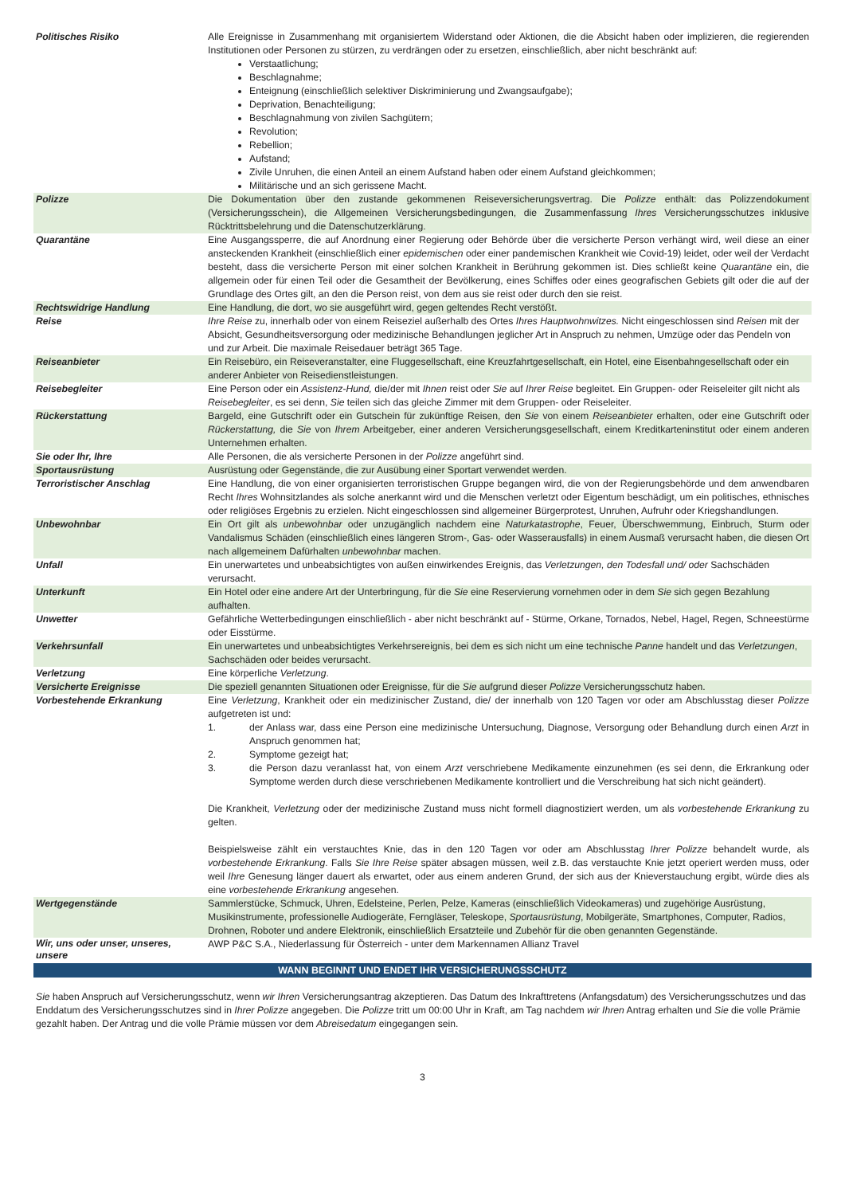| Politisches Risiko | Alle Ereignisse in Zusammenhang mit organisiertem Widerstand oder Aktionen, die die Absicht haben oder implizieren, die regierenden Institutionen oder Personen zu stürzen, zu verdrängen oder zu ersetzen, einschließlich, aber nicht beschränkt auf: Verstaatlichung; Beschlagnahme; Enteignung (einschließlich selektiver Diskriminierung und Zwangsaufgabe); Deprivation, Benachteiligung; Beschlagnahmung von zivilen Sachgütern; Revolution; Rebellion; Aufstand; Zivile Unruhen, die einen Anteil an einem Aufstand haben oder einem Aufstand gleichkommen; Militärische und an sich gerissene Macht. |
| Polizze | Die Dokumentation über den zustande gekommenen Reiseversicherungsvertrag. Die Polizze enthält: das Polizzendokument (Versicherungsschein), die Allgemeinen Versicherungsbedingungen, die Zusammenfassung Ihres Versicherungsschutzes inklusive Rücktrittsbelehrung und die Datenschutzerklärung. |
| Quarantäne | Eine Ausgangssperre, die auf Anordnung einer Regierung oder Behörde über die versicherte Person verhängt wird, weil diese an einer ansteckenden Krankheit (einschließlich einer epidemischen oder einer pandemischen Krankheit wie Covid-19) leidet, oder weil der Verdacht besteht, dass die versicherte Person mit einer solchen Krankheit in Berührung gekommen ist. Dies schließt keine Quarantäne ein, die allgemein oder für einen Teil oder die Gesamtheit der Bevölkerung, eines Schiffes oder eines geografischen Gebiets gilt oder die auf der Grundlage des Ortes gilt, an den die Person reist, von dem aus sie reist oder durch den sie reist. |
| Rechtswidrige Handlung | Eine Handlung, die dort, wo sie ausgeführt wird, gegen geltendes Recht verstößt. |
| Reise | Ihre Reise zu, innerhalb oder von einem Reiseziel außerhalb des Ortes Ihres Hauptwohnwitzes. Nicht eingeschlossen sind Reisen mit der Absicht, Gesundheitsversorgung oder medizinische Behandlungen jeglicher Art in Anspruch zu nehmen, Umzüge oder das Pendeln von und zur Arbeit. Die maximale Reisedauer beträgt 365 Tage. |
| Reiseanbieter | Ein Reisebüro, ein Reiseveranstalter, eine Fluggesellschaft, eine Kreuzfahrtgesellschaft, ein Hotel, eine Eisenbahngesellschaft oder ein anderer Anbieter von Reisedienstleistungen. |
| Reisebegleiter | Eine Person oder ein Assistenz-Hund, die/der mit Ihnen reist oder Sie auf Ihrer Reise begleitet. Ein Gruppen- oder Reiseleiter gilt nicht als Reisebegleiter , es sei denn, Sie teilen sich das gleiche Zimmer mit dem Gruppen- oder Reiseleiter. |
| Rückerstattung | Bargeld, eine Gutschrift oder ein Gutschein für zukünftige Reisen, den Sie von einem Reiseanbieter erhalten, oder eine Gutschrift oder Rückerstattung, die Sie von Ihrem Arbeitgeber, einer anderen Versicherungsgesellschaft, einem Kreditkarteninstitut oder einem anderen Unternehmen erhalten. |
| Sie oder Ihr, Ihre | Alle Personen, die als versicherte Personen in der Polizze angeführt sind. |
| Sportausrüstung | Ausrüstung oder Gegenstände, die zur Ausübung einer Sportart verwendet werden. |
| Terroristischer Anschlag | Eine Handlung, die von einer organisierten terroristischen Gruppe begangen wird, die von der Regierungsbehörde und dem anwendbaren Recht Ihres Wohnsitzlandes als solche anerkannt wird und die Menschen verletzt oder Eigentum beschädigt, um ein politisches, ethnisches oder religiöses Ergebnis zu erzielen. Nicht eingeschlossen sind allgemeiner Bürgerprotest, Unruhen, Aufruhr oder Kriegshandlungen. |
| Unbewohnbar | Ein Ort gilt als unbewohnbar oder unzugänglich nachdem eine Naturkatastrophe , Feuer, Überschwemmung, Einbruch, Sturm oder Vandalismus Schäden (einschließlich eines längeren Strom-, Gas- oder Wasserausfalls) in einem Ausmaß verursacht haben, die diesen Ort nach allgemeinem Dafürhalten unbewohnbar machen. |
| Unfall | Ein unerwartetes und unbeabsichtigtes von außen einwirkendes Ereignis, das Verletzungen, den Todesfall und/ oder Sachschäden verursacht. |
| Unterkunft | Ein Hotel oder eine andere Art der Unterbringung, für die Sie eine Reservierung vornehmen oder in dem Sie sich gegen Bezahlung aufhalten. |
| Unwetter | Gefährliche Wetterbedingungen einschließlich - aber nicht beschränkt auf - Stürme, Orkane, Tornados, Nebel, Hagel, Regen, Schneestürme oder Eisstürme. |
| Verkehrsunfall | Ein unerwartetes und unbeabsichtigtes Verkehrsereignis, bei dem es sich nicht um eine technische Panne handelt und das Verletzungen , Sachschäden oder beides verursacht. |
| Verletzung | Eine körperliche Verletzung . |
| Versicherte Ereignisse | Die speziell genannten Situationen oder Ereignisse, für die Sie aufgrund dieser Polizze Versicherungsschutz haben. |
| Vorbestehende Erkrankung | Eine Verletzung , Krankheit oder ein medizinischer Zustand, die/ der innerhalb von 120 Tagen vor oder am Abschlusstag dieser Polizze aufgetreten ist und: 1. der Anlass war, dass eine Person eine medizinische Untersuchung, Diagnose, Versorgung oder Behandlung durch einen Arzt in Anspruch genommen hat; 2. Symptome gezeigt hat; 3. die Person dazu veranlasst hat, von einem Arzt verschriebene Medikamente einzunehmen (es sei denn, die Erkrankung oder Symptome werden durch diese verschriebenen Medikamente kontrolliert und die Verschreibung hat sich nicht geändert). Die Krankheit, Verletzung oder der medizinische Zustand muss nicht formell diagnostiziert werden, um als vorbestehende Erkrankung zu gelten. Beispielsweise zählt ein verstauchtes Knie, das in den 120 Tagen vor oder am Abschlusstag Ihrer Polizze behandelt wurde, als vorbestehende Erkrankung . Falls Sie Ihre Reise später absagen müssen, weil z.B. das verstauchte Knie jetzt operiert werden muss, oder weil Ihre Genesung länger dauert als erwartet, oder aus einem anderen Grund, der sich aus der Knieverstauchung ergibt, würde dies als eine vorbestehende Erkrankung angesehen. |
| Wertgegenstände | Sammlerstücke, Schmuck, Uhren, Edelsteine, Perlen, Pelze, Kameras (einschließlich Videokameras) und zugehörige Ausrüstung, Musikinstrumente, professionelle Audiogeräte, Ferngläser, Teleskope, Sportausrüstung , Mobilgeräte, Smartphones, Computer, Radios, Drohnen, Roboter und andere Elektronik, einschließlich Ersatzteile und Zubehör für die oben genannten Gegenstände. |
| Wir, uns oder unser, unseres, unsere | AWP P&C S.A., Niederlassung für Österreich - unter dem Markennamen Allianz Travel |
WANN BEGINNT UND ENDET IHR VERSICHERUNGSSCHUTZ
Sie haben Anspruch auf Versicherungsschutz, wenn wir Ihren Versicherungsantrag akzeptieren. Das Datum des Inkrafttretens (Anfangsdatum) des Versicherungsschutzes und das Enddatum des Versicherungsschutzes sind in Ihrer Polizze angegeben. Die Polizze tritt um 00:00 Uhr in Kraft, am Tag nachdem wir Ihren Antrag erhalten und Sie die volle Prämie gezahlt haben. Der Antrag und die volle Prämie müssen vor dem Abreisedatum eingegangen sein.
3